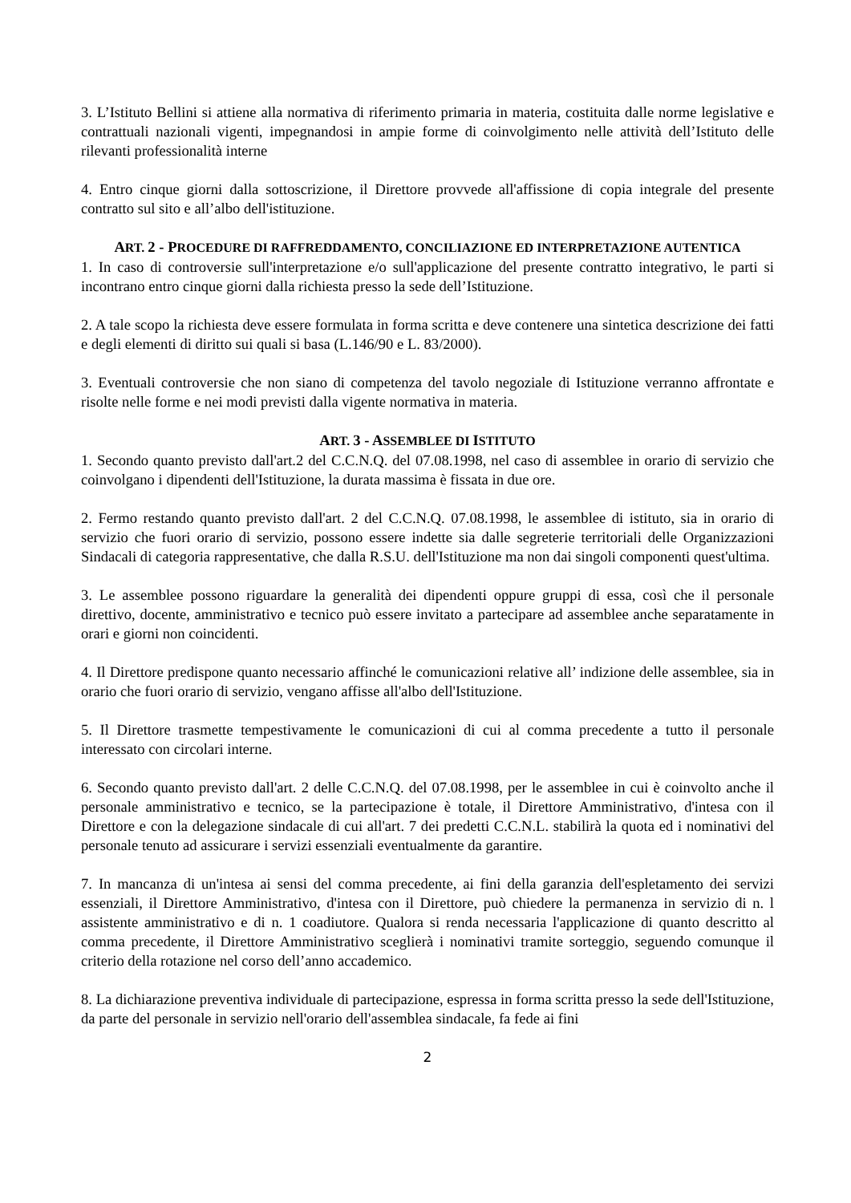3. L’Istituto Bellini si attiene alla normativa di riferimento primaria in materia, costituita dalle norme legislative e contrattuali nazionali vigenti, impegnandosi in ampie forme di coinvolgimento nelle attività dell’Istituto delle rilevanti professionalità interne
4. Entro cinque giorni dalla sottoscrizione, il Direttore provvede all'affissione di copia integrale del presente contratto sul sito e all’albo dell'istituzione.
ART. 2 - PROCEDURE DI RAFFREDDAMENTO, CONCILIAZIONE ED INTERPRETAZIONE AUTENTICA
1. In caso di controversie sull'interpretazione e/o sull'applicazione del presente contratto integrativo, le parti si incontrano entro cinque giorni dalla richiesta presso la sede dell’Istituzione.
2. A tale scopo la richiesta deve essere formulata in forma scritta e deve contenere una sintetica descrizione dei fatti e degli elementi di diritto sui quali si basa (L.146/90 e L. 83/2000).
3. Eventuali controversie che non siano di competenza del tavolo negoziale di Istituzione verranno affrontate e risolte nelle forme e nei modi previsti dalla vigente normativa in materia.
ART. 3 - ASSEMBLEE DI ISTITUTO
1. Secondo quanto previsto dall'art.2 del C.C.N.Q. del 07.08.1998, nel caso di assemblee in orario di servizio che coinvolgano i dipendenti dell'Istituzione, la durata massima è fissata in due ore.
2. Fermo restando quanto previsto dall'art. 2 del C.C.N.Q. 07.08.1998, le assemblee di istituto, sia in orario di servizio che fuori orario di servizio, possono essere indette sia dalle segreterie territoriali delle Organizzazioni Sindacali di categoria rappresentative, che dalla R.S.U. dell'Istituzione ma non dai singoli componenti quest'ultima.
3. Le assemblee possono riguardare la generalità dei dipendenti oppure gruppi di essa, così che il personale direttivo, docente, amministrativo e tecnico può essere invitato a partecipare ad assemblee anche separatamente in orari e giorni non coincidenti.
4. Il Direttore predispone quanto necessario affinché le comunicazioni relative all’ indizione delle assemblee, sia in orario che fuori orario di servizio, vengano affisse all'albo dell'Istituzione.
5. Il Direttore trasmette tempestivamente le comunicazioni di cui al comma precedente a tutto il personale interessato con circolari interne.
6. Secondo quanto previsto dall'art. 2 delle C.C.N.Q. del 07.08.1998, per le assemblee in cui è coinvolto anche il personale amministrativo e tecnico, se la partecipazione è totale, il Direttore Amministrativo, d'intesa con il Direttore e con la delegazione sindacale di cui all'art. 7 dei predetti C.C.N.L. stabilirà la quota ed i nominativi del personale tenuto ad assicurare i servizi essenziali eventualmente da garantire.
7. In mancanza di un'intesa ai sensi del comma precedente, ai fini della garanzia dell'espletamento dei servizi essenziali, il Direttore Amministrativo, d'intesa con il Direttore, può chiedere la permanenza in servizio di n. l assistente amministrativo e di n. 1 coadiutore. Qualora si renda necessaria l'applicazione di quanto descritto al comma precedente, il Direttore Amministrativo sceglierà i nominativi tramite sorteggio, seguendo comunque il criterio della rotazione nel corso dell’anno accademico.
8. La dichiarazione preventiva individuale di partecipazione, espressa in forma scritta presso la sede dell'Istituzione, da parte del personale in servizio nell'orario dell'assemblea sindacale, fa fede ai fini
2